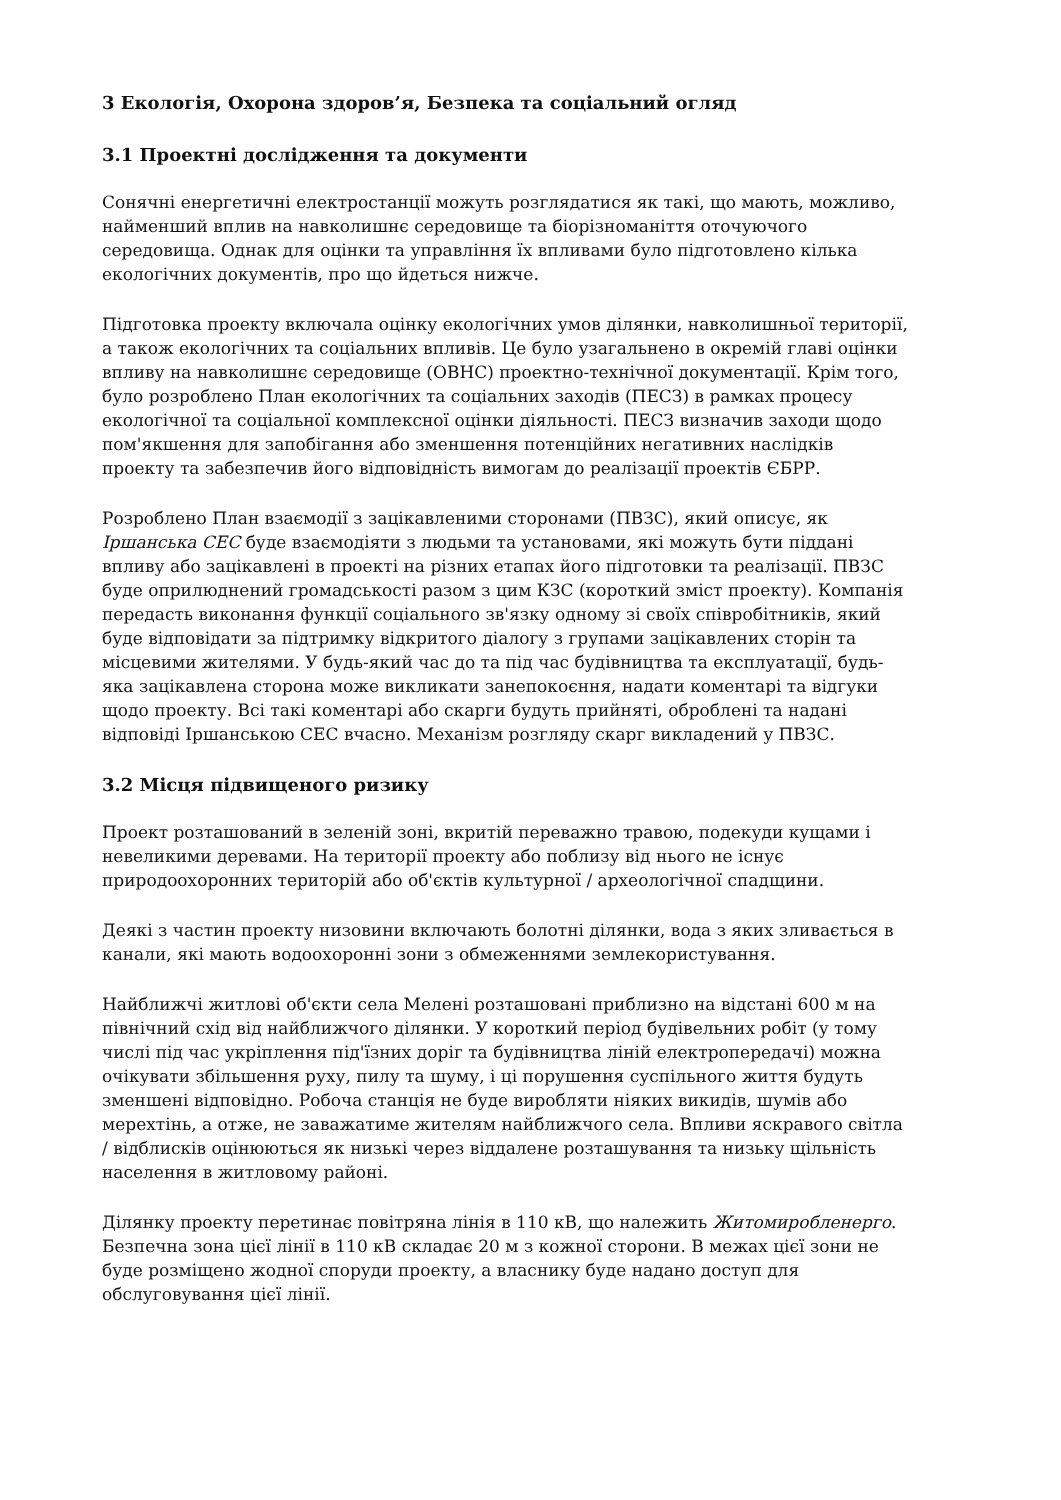3 Екологія, Охорона здоров’я, Безпека та соціальний огляд
3.1 Проектні дослідження та документи
Сонячні енергетичні електростанції можуть розглядатися як такі, що мають, можливо, найменший вплив на навколишнє середовище та біорізноманіття оточуючого середовища. Однак для оцінки та управління їх впливами було підготовлено кілька екологічних документів, про що йдеться нижче.
Підготовка проекту включала оцінку екологічних умов ділянки, навколишньої території, а також екологічних та соціальних впливів. Це було узагальнено в окремій главі оцінки впливу на навколишнє середовище (ОВНС) проектно-технічної документації. Крім того, було розроблено План екологічних та соціальних заходів (ПЕСЗ) в рамках процесу екологічної та соціальної комплексної оцінки діяльності. ПЕСЗ визначив заходи щодо пом'якшення для запобігання або зменшення потенційних негативних наслідків проекту та забезпечив його відповідність вимогам до реалізації проектів ЄБРР.
Розроблено План взаємодії з зацікавленими сторонами (ПВЗС), який описує, як Іршанська СЕС буде взаємодіяти з людьми та установами, які можуть бути піддані впливу або зацікавлені в проекті на різних етапах його підготовки та реалізації. ПВЗС буде оприлюднений громадськості разом з цим КЗС (короткий зміст проекту). Компанія передасть виконання функції соціального зв'язку одному зі своїх співробітників, який буде відповідати за підтримку відкритого діалогу з групами зацікавлених сторін та місцевими жителями. У будь-який час до та під час будівництва та експлуатації, будь-яка зацікавлена сторона може викликати занепокоєння, надати коментарі та відгуки щодо проекту. Всі такі коментарі або скарги будуть прийняті, оброблені та надані відповіді Іршанською СЕС вчасно. Механізм розгляду скарг викладений у ПВЗС.
3.2 Місця підвищеного ризику
Проект розташований в зеленій зоні, вкритій переважно травою, подекуди кущами і невеликими деревами. На території проекту або поблизу від нього не існує природоохоронних територій або об'єктів культурної / археологічної спадщини.
Деякі з частин проекту низовини включають болотні ділянки, вода з яких зливається в канали, які мають водоохоронні зони з обмеженнями землекористування.
Найближчі житлові об'єкти села Мелені розташовані приблизно на відстані 600 м на північний схід від найближчого ділянки. У короткий період будівельних робіт (у тому числі під час укріплення під'їзних доріг та будівництва ліній електропередачі) можна очікувати збільшення руху, пилу та шуму, і ці порушення суспільного життя будуть зменшені відповідно. Робоча станція не буде виробляти ніяких викидів, шумів або мерехтінь, а отже, не заважатиме жителям найближчого села. Впливи яскравого світла / відблисків оцінюються як низькі через віддалене розташування та низьку щільність населення в житловому районі.
Ділянку проекту перетинає повітряна лінія в 110 кВ, що належить Житомиробленерго. Безпечна зона цієї лінії в 110 кВ складає 20 м з кожної сторони. В межах цієї зони не буде розміщено жодної споруди проекту, а власнику буде надано доступ для обслуговування цієї лінії.